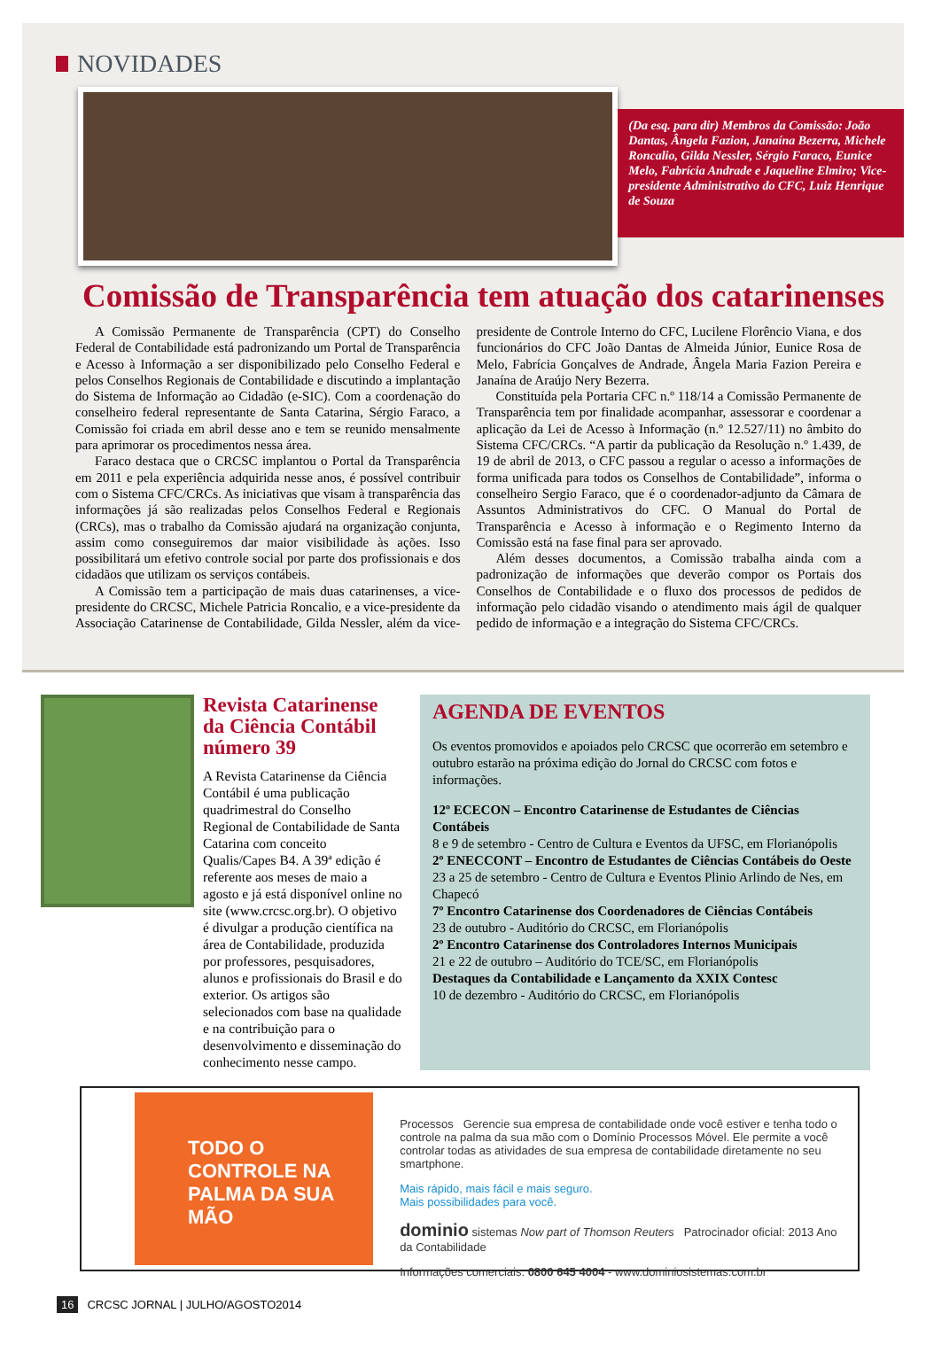NOVIDADES
(Da esq. para dir) Membros da Comissão: João Dantas, Ângela Fazion, Janaína Bezerra, Michele Roncalio, Gilda Nessler, Sérgio Faraco, Eunice Melo, Fabrícia Andrade e Jaqueline Elmiro; Vice-presidente Administrativo do CFC, Luiz Henrique de Souza
Comissão de Transparência tem atuação dos catarinenses
A Comissão Permanente de Transparência (CPT) do Conselho Federal de Contabilidade está padronizando um Portal de Transparência e Acesso à Informação a ser disponibilizado pelo Conselho Federal e pelos Conselhos Regionais de Contabilidade e discutindo a implantação do Sistema de Informação ao Cidadão (e-SIC). Com a coordenação do conselheiro federal representante de Santa Catarina, Sérgio Faraco, a Comissão foi criada em abril desse ano e tem se reunido mensalmente para aprimorar os procedimentos nessa área.
Faraco destaca que o CRCSC implantou o Portal da Transparência em 2011 e pela experiência adquirida nesse anos, é possível contribuir com o Sistema CFC/CRCs. As iniciativas que visam à transparência das informações já são realizadas pelos Conselhos Federal e Regionais (CRCs), mas o trabalho da Comissão ajudará na organização conjunta, assim como conseguiremos dar maior visibilidade às ações. Isso possibilitará um efetivo controle social por parte dos profissionais e dos cidadãos que utilizam os serviços contábeis.
A Comissão tem a participação de mais duas catarinenses, a vice-presidente do CRCSC, Michele Patricia Roncalio, e a vice-presidente da Associação Catarinense de Contabilidade, Gilda Nessler, além da vice-presidente de Controle Interno do CFC, Lucilene Florêncio Viana, e dos funcionários do CFC João Dantas de Almeida Júnior, Eunice Rosa de Melo, Fabrícia Gonçalves de Andrade, Ângela Maria Fazion Pereira e Janaína de Araújo Nery Bezerra.
Constituída pela Portaria CFC n.º 118/14 a Comissão Permanente de Transparência tem por finalidade acompanhar, assessorar e coordenar a aplicação da Lei de Acesso à Informação (n.º 12.527/11) no âmbito do Sistema CFC/CRCs. “A partir da publicação da Resolução n.º 1.439, de 19 de abril de 2013, o CFC passou a regular o acesso a informações de forma unificada para todos os Conselhos de Contabilidade”, informa o conselheiro Sergio Faraco, que é o coordenador-adjunto da Câmara de Assuntos Administrativos do CFC. O Manual do Portal de Transparência e Acesso à informação e o Regimento Interno da Comissão está na fase final para ser aprovado.
Além desses documentos, a Comissão trabalha ainda com a padronização de informações que deverão compor os Portais dos Conselhos de Contabilidade e o fluxo dos processos de pedidos de informação pelo cidadão visando o atendimento mais ágil de qualquer pedido de informação e a integração do Sistema CFC/CRCs.
Revista Catarinense da Ciência Contábil número 39
A Revista Catarinense da Ciência Contábil é uma publicação quadrimestral do Conselho Regional de Contabilidade de Santa Catarina com conceito Qualis/Capes B4. A 39ª edição é referente aos meses de maio a agosto e já está disponível online no site (www.crcsc.org.br). O objetivo é divulgar a produção científica na área de Contabilidade, produzida por professores, pesquisadores, alunos e profissionais do Brasil e do exterior. Os artigos são selecionados com base na qualidade e na contribuição para o desenvolvimento e disseminação do conhecimento nesse campo.
AGENDA DE EVENTOS
Os eventos promovidos e apoiados pelo CRCSC que ocorrerão em setembro e outubro estarão na próxima edição do Jornal do CRCSC com fotos e informações.
12º ECECON – Encontro Catarinense de Estudantes de Ciências Contábeis
8 e 9 de setembro - Centro de Cultura e Eventos da UFSC, em Florianópolis
2º ENECCONT – Encontro de Estudantes de Ciências Contábeis do Oeste
23 a 25 de setembro - Centro de Cultura e Eventos Plinio Arlindo de Nes, em Chapecó
7º Encontro Catarinense dos Coordenadores de Ciências Contábeis
23 de outubro - Auditório do CRCSC, em Florianópolis
2º Encontro Catarinense dos Controladores Internos Municipais
21 e 22 de outubro – Auditório do TCE/SC, em Florianópolis
Destaques da Contabilidade e Lançamento da XXIX Contesc
10 de dezembro - Auditório do CRCSC, em Florianópolis
TODO O CONTROLE NA PALMA DA SUA MÃO
Processos Gerencie sua empresa de contabilidade onde você estiver e tenha todo o controle na palma da sua mão com o Domínio Processos Móvel. Ele permite a você controlar todas as atividades de sua empresa de contabilidade diretamente no seu smartphone.
Mais rápido, mais fácil e mais seguro.
Mais possibilidades para você.
dominio sistemas Now part of Thomson Reuters Patrocinador oficial: 2013 Ano da Contabilidade
Informações comerciais: 0800 645 4004 - www.dominiosistemas.com.br
16 CRCSC JORNAL | JULHO/AGOSTO2014